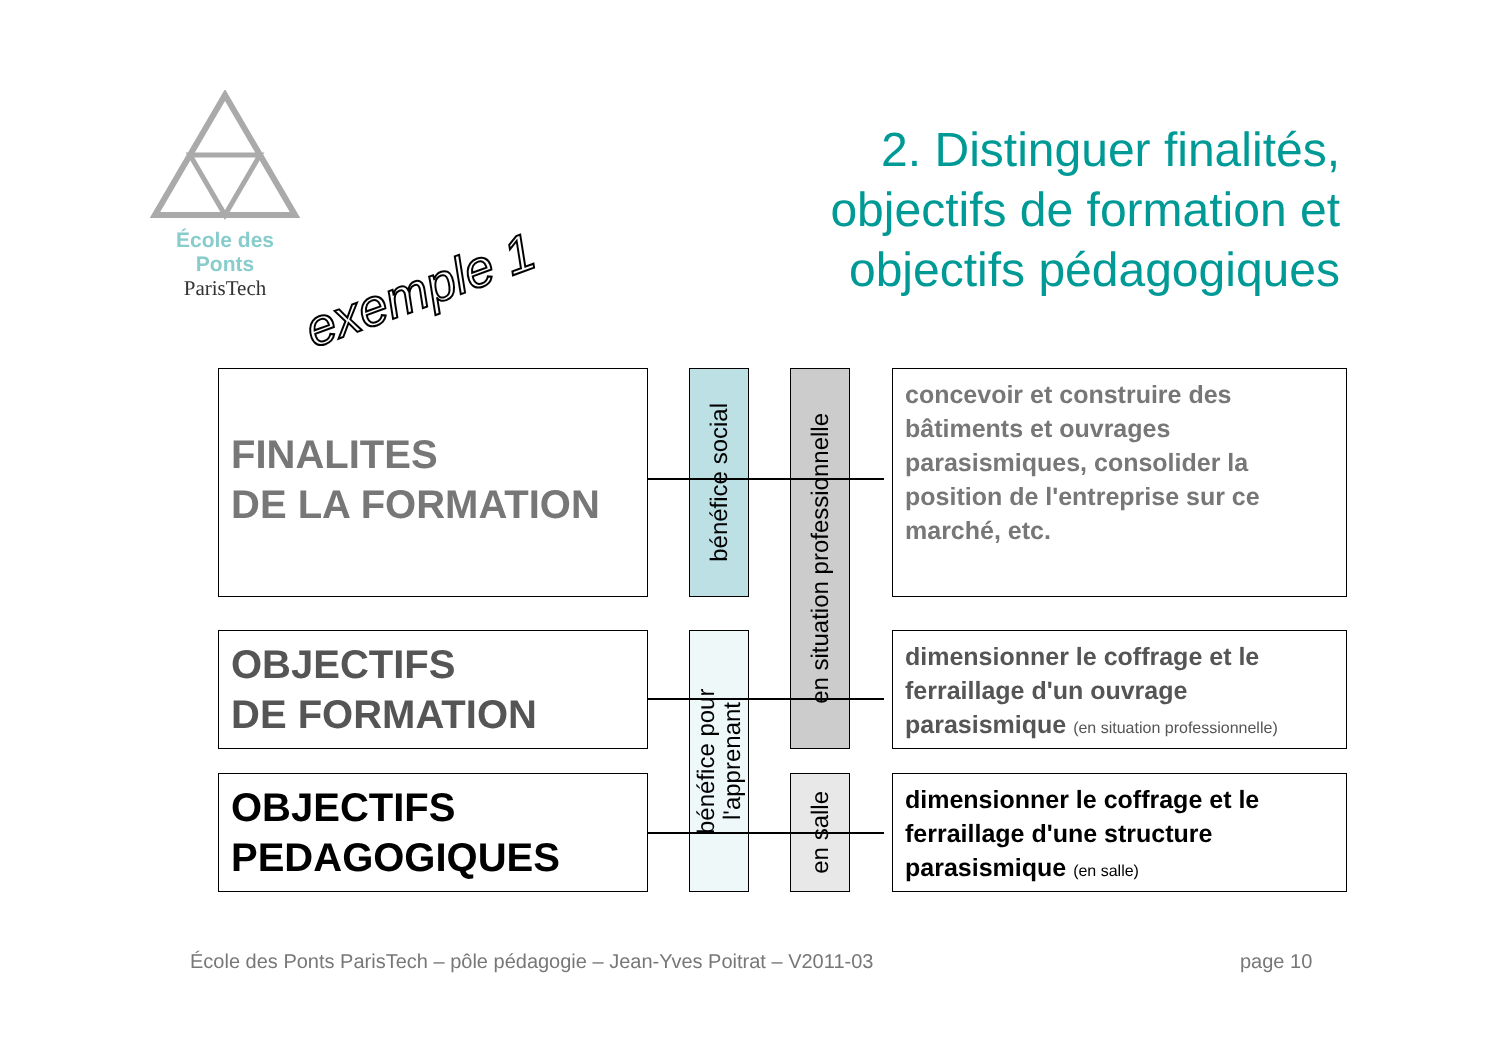École des Ponts
ParisTech
exemple 1
2. Distinguer finalités,
objectifs de formation et
objectifs pédagogiques
FINALITES
DE LA FORMATION
OBJECTIFS
DE FORMATION
OBJECTIFS
PEDAGOGIQUES
bénéfice social
bénéfice pour l'apprenant
en situation professionnelle
en salle
concevoir et construire des bâtiments et ouvrages parasismiques, consolider la position de l'entreprise sur ce marché, etc.
dimensionner le coffrage et le ferraillage d'un ouvrage parasismique (en situation professionnelle)
dimensionner le coffrage et le ferraillage d'une structure parasismique (en salle)
École des Ponts ParisTech – pôle pédagogie – Jean-Yves Poitrat – V2011-03
page 10